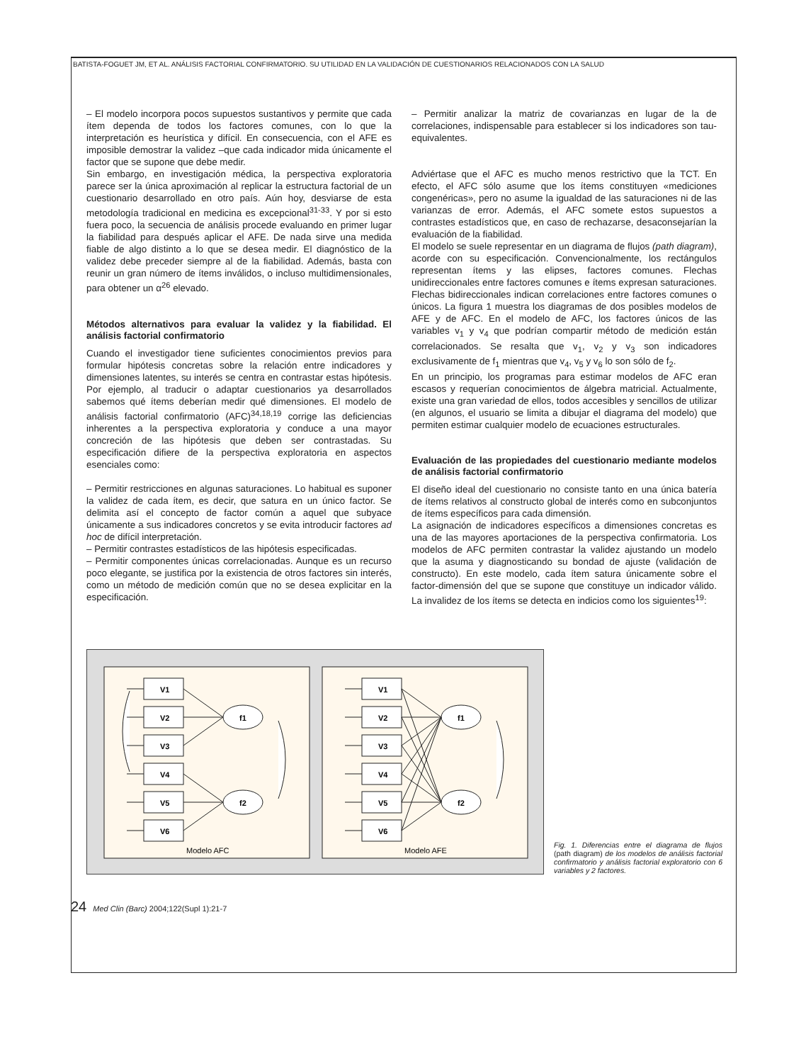BATISTA-FOGUET JM, ET AL. ANÁLISIS FACTORIAL CONFIRMATORIO. SU UTILIDAD EN LA VALIDACIÓN DE CUESTIONARIOS RELACIONADOS CON LA SALUD
– El modelo incorpora pocos supuestos sustantivos y permite que cada ítem dependa de todos los factores comunes, con lo que la interpretación es heurística y difícil. En consecuencia, con el AFE es imposible demostrar la validez –que cada indicador mida únicamente el factor que se supone que debe medir.
Sin embargo, en investigación médica, la perspectiva exploratoria parece ser la única aproximación al replicar la estructura factorial de un cuestionario desarrollado en otro país. Aún hoy, desviarse de esta metodología tradicional en medicina es excepcional<sup>31-33</sup>. Y por si esto fuera poco, la secuencia de análisis procede evaluando en primer lugar la fiabilidad para después aplicar el AFE. De nada sirve una medida fiable de algo distinto a lo que se desea medir. El diagnóstico de la validez debe preceder siempre al de la fiabilidad. Además, basta con reunir un gran número de ítems inválidos, o incluso multidimensionales, para obtener un α<sup>26</sup> elevado.
Métodos alternativos para evaluar la validez y la fiabilidad. El análisis factorial confirmatorio
Cuando el investigador tiene suficientes conocimientos previos para formular hipótesis concretas sobre la relación entre indicadores y dimensiones latentes, su interés se centra en contrastar estas hipótesis. Por ejemplo, al traducir o adaptar cuestionarios ya desarrollados sabemos qué ítems deberían medir qué dimensiones. El modelo de análisis factorial confirmatorio (AFC)<sup>34,18,19</sup> corrige las deficiencias inherentes a la perspectiva exploratoria y conduce a una mayor concreción de las hipótesis que deben ser contrastadas. Su especificación difiere de la perspectiva exploratoria en aspectos esenciales como:
– Permitir restricciones en algunas saturaciones. Lo habitual es suponer la validez de cada ítem, es decir, que satura en un único factor. Se delimita así el concepto de factor común a aquel que subyace únicamente a sus indicadores concretos y se evita introducir factores ad hoc de difícil interpretación.
– Permitir contrastes estadísticos de las hipótesis especificadas.
– Permitir componentes únicas correlacionadas. Aunque es un recurso poco elegante, se justifica por la existencia de otros factores sin interés, como un método de medición común que no se desea explicitar en la especificación.
– Permitir analizar la matriz de covarianzas en lugar de la de correlaciones, indispensable para establecer si los indicadores son tau-equivalentes.
Adviértase que el AFC es mucho menos restrictivo que la TCT. En efecto, el AFC sólo asume que los ítems constituyen «mediciones congenéricas», pero no asume la igualdad de las saturaciones ni de las varianzas de error. Además, el AFC somete estos supuestos a contrastes estadísticos que, en caso de rechazarse, desaconsejarían la evaluación de la fiabilidad.
El modelo se suele representar en un diagrama de flujos (path diagram), acorde con su especificación. Convencionalmente, los rectángulos representan ítems y las elipses, factores comunes. Flechas unidireccionales entre factores comunes e ítems expresan saturaciones. Flechas bidireccionales indican correlaciones entre factores comunes o únicos. La figura 1 muestra los diagramas de dos posibles modelos de AFE y de AFC. En el modelo de AFC, los factores únicos de las variables v<sub>1</sub> y v<sub>4</sub> que podrían compartir método de medición están correlacionados. Se resalta que v<sub>1</sub>, v<sub>2</sub> y v<sub>3</sub> son indicadores exclusivamente de f<sub>1</sub> mientras que v<sub>4</sub>, v<sub>5</sub> y v<sub>6</sub> lo son sólo de f<sub>2</sub>.
En un principio, los programas para estimar modelos de AFC eran escasos y requerían conocimientos de álgebra matricial. Actualmente, existe una gran variedad de ellos, todos accesibles y sencillos de utilizar (en algunos, el usuario se limita a dibujar el diagrama del modelo) que permiten estimar cualquier modelo de ecuaciones estructurales.
Evaluación de las propiedades del cuestionario mediante modelos de análisis factorial confirmatorio
El diseño ideal del cuestionario no consiste tanto en una única batería de ítems relativos al constructo global de interés como en subconjuntos de ítems específicos para cada dimensión.
La asignación de indicadores específicos a dimensiones concretas es una de las mayores aportaciones de la perspectiva confirmatoria. Los modelos de AFC permiten contrastar la validez ajustando un modelo que la asuma y diagnosticando su bondad de ajuste (validación de constructo). En este modelo, cada ítem satura únicamente sobre el factor-dimensión del que se supone que constituye un indicador válido. La invalidez de los ítems se detecta en indicios como los siguientes<sup>19</sup>:
V1
V2
V3
V4
V5
V6
f1
f2
V1
V2
V3
V4
V5
V6
f1
f2
Modelo AFC
Modelo AFE
Fig. 1. Diferencias entre el diagrama de flujos (path diagram) de los modelos de análisis factorial confirmatorio y análisis factorial exploratorio con 6 variables y 2 factores.
24 Med Clin (Barc) 2004;122(Supl 1):21-7